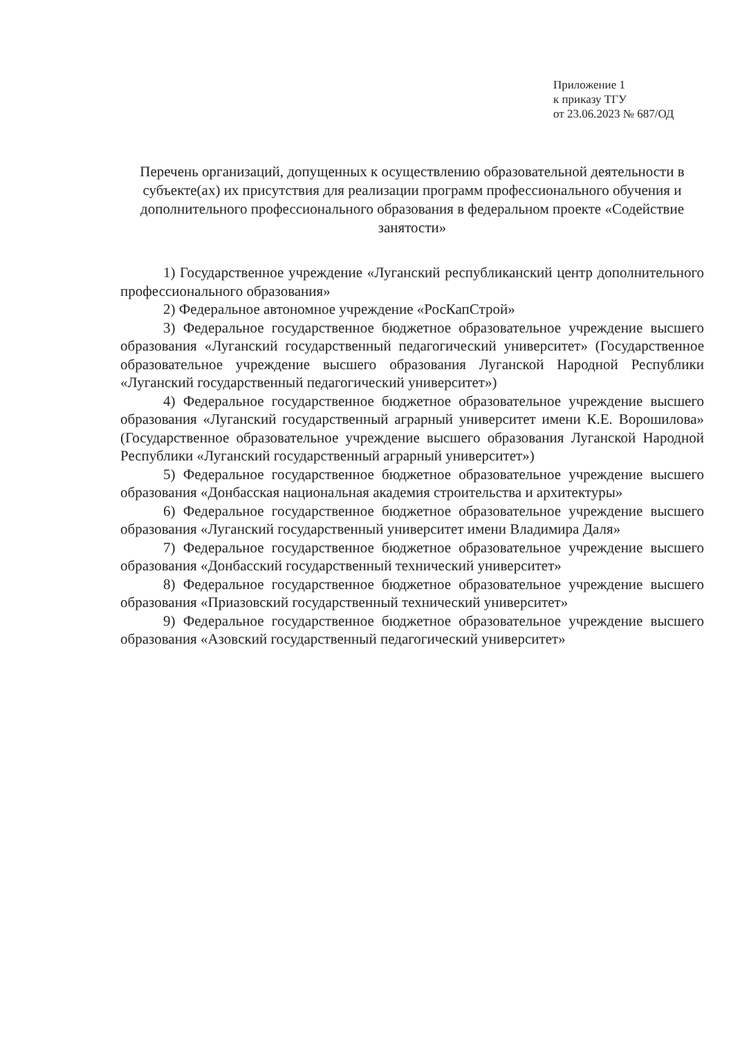Приложение 1
к приказу ТГУ
от 23.06.2023 № 687/ОД
Перечень организаций, допущенных к осуществлению образовательной деятельности в субъекте(ах) их присутствия для реализации программ профессионального обучения и дополнительного профессионального образования в федеральном проекте «Содействие занятости»
1) Государственное учреждение «Луганский республиканский центр дополнительного профессионального образования»
2) Федеральное автономное учреждение «РосКапСтрой»
3) Федеральное государственное бюджетное образовательное учреждение высшего образования «Луганский государственный педагогический университет» (Государственное образовательное учреждение высшего образования Луганской Народной Республики «Луганский государственный педагогический университет»)
4) Федеральное государственное бюджетное образовательное учреждение высшего образования «Луганский государственный аграрный университет имени К.Е. Ворошилова» (Государственное образовательное учреждение высшего образования Луганской Народной Республики «Луганский государственный аграрный университет»)
5) Федеральное государственное бюджетное образовательное учреждение высшего образования «Донбасская национальная академия строительства и архитектуры»
6) Федеральное государственное бюджетное образовательное учреждение высшего образования «Луганский государственный университет имени Владимира Даля»
7) Федеральное государственное бюджетное образовательное учреждение высшего образования «Донбасский государственный технический университет»
8) Федеральное государственное бюджетное образовательное учреждение высшего образования «Приазовский государственный технический университет»
9) Федеральное государственное бюджетное образовательное учреждение высшего образования «Азовский государственный педагогический университет»